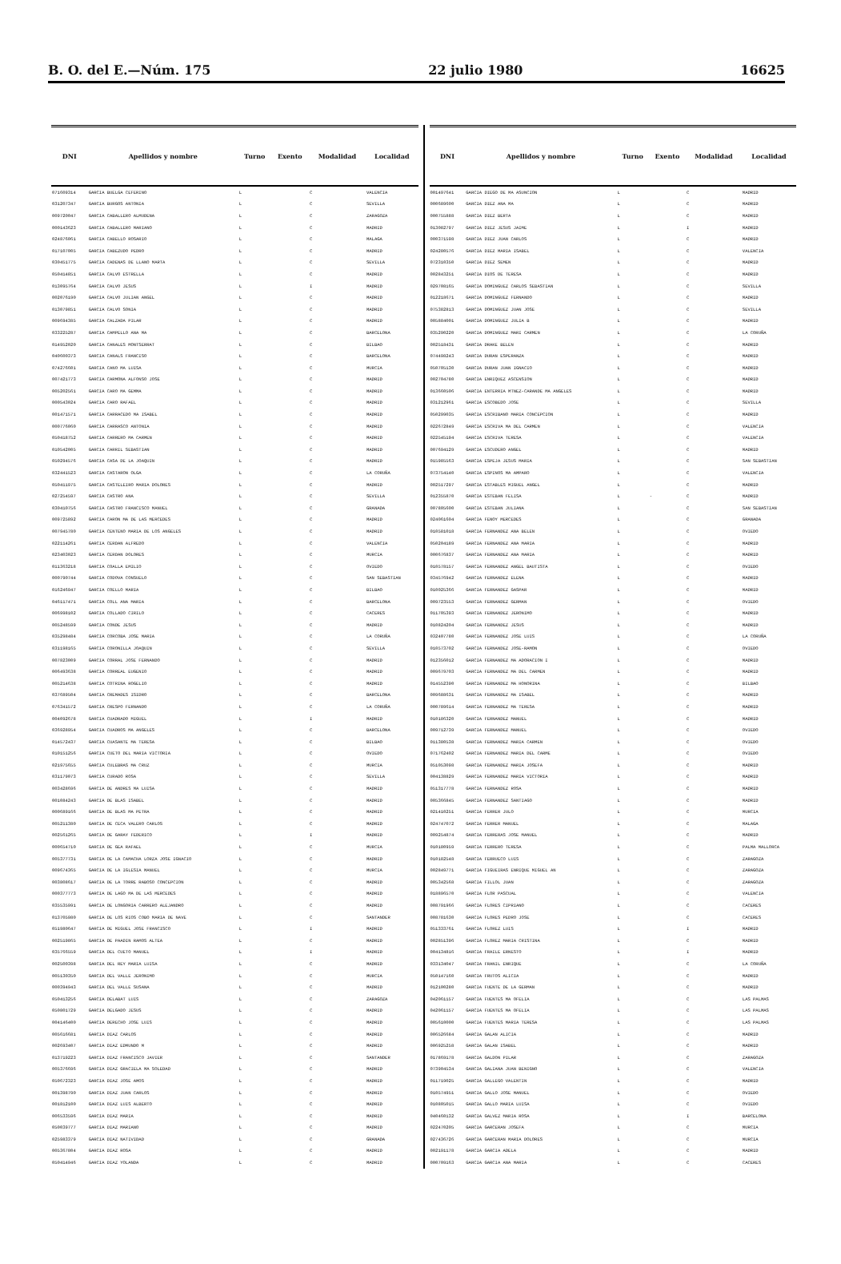B. O. del E.—Núm. 175 22 julio 1980 16625
| DNI | Apellidos y nombre | Turno | Exento | Modalidad | Localidad |
| --- | --- | --- | --- | --- | --- |
| 071609314 | GARCIA BUELGA CEFERINO | L | | C | VALENCIA |
| 031207347 | GARCIA BURGOS ANTONIA | L | | C | SEVILLA |
| 009720047 | GARCIA CABALLERO ALMUDENA | L | | C | ZARAGOZA |
| 000143623 | GARCIA CABALLERO MARIANO | L | | C | MADRID |
| 024876061 | GARCIA CABELLO ROSARIO | L | | C | MALAGA |
| 017107005 | GARCIA CABEZUDO PEDRO | L | | C | MADRID |
| 030451775 | GARCIA CADENAS DE LLANO MARTA | L | | C | SEVILLA |
| 050414851 | GARCIA CALVO ESTRELLA | L | | C | MADRID |
| 013095764 | GARCIA CALVO JESUS | L | | I | MADRID |
| 002076190 | GARCIA CALVO JULIAN ANGEL | L | | C | MADRID |
| 013079851 | GARCIA CALVO SONIA | L | | C | MADRID |
| 009694385 | GARCIA CALZADA PILAR | L | | C | MADRID |
| 033225287 | GARCIA CAMPELLO ANA MA | L | | C | BARCELONA |
| 014952020 | GARCIA CANALES MONTSERRAT | L | | C | BILBAO |
| 040600373 | GARCIA CANALS FRANCISO | L | | C | BARCELONA |
| 074276601 | GARCIA CANO MA LUISA | L | | C | MURCIA |
| 007421773 | GARCIA CARMONA ALFONSO JOSE | L | | C | MADRID |
| 005202561 | GARCIA CARO MA GEMMA | L | | C | MADRID |
| 000543024 | GARCIA CARO RAFAEL | L | | C | MADRID |
| 001471571 | GARCIA CARRACEDO MA ISABEL | L | | C | MADRID |
| 000776060 | GARCIA CARRASCO ANTONIA | L | | C | MADRID |
| 050418752 | GARCIA CARRERO MA CARMEN | L | | C | MADRID |
| 010542005 | GARCIA CARRIL SEBASTIAN | L | | C | MADRID |
| 050294576 | GARCIA CASA DE LA JOAQUIN | L | | C | MADRID |
| 032441523 | GARCIA CASTARON OLGA | L | | C | LA CORUÑA |
| 050411975 | GARCIA CASTELEIRO MARIA DOLORES | L | | C | MADRID |
| 027254597 | GARCIA CASTRO ANA | L | | C | SEVILLA |
| 030410756 | GARCIA CASTRO FRANCISCO MANUEL | L | | C | GRANADA |
| 009725892 | GARCIA CARON MA DE LAS MERCEDES | L | | C | MADRID |
| 007945780 | GARCIA CENTENO MARIA DE LOS ANGELES | L | | C | MADRID |
| 022114261 | GARCIA CERDAN ALFREDO | L | | C | VALENCIA |
| 023403023 | GARCIA CERDAN DOLORES | L | | C | MURCIA |
| 011363218 | GARCIA COALLA EMILIO | L | | C | OVIEDO |
| 000790744 | GARCIA CODOVA CONSUELO | L | | C | SAN SEBASTIAN |
| 016246947 | GARCIA COELLO MARIA | L | | C | BILBAO |
| 046117471 | GARCIA COLL ANA MARIA | L | | C | BARCELONA |
| 006998102 | GARCIA COLLADO CIRILO | L | | C | CACERES |
| 005248599 | GARCIA CONDE JESUS | L | | C | MADRID |
| 035298484 | GARCIA CORCOBA JOSE MARIA | L | | C | LA CORUÑA |
| 031198165 | GARCIA CORONILLA JOAQUIN | L | | C | SEVILLA |
| 007823009 | GARCIA CORRAL JOSE FERNANDO | L | | C | MADRID |
| 006493638 | GARCIA CORREAL EUGENIO | L | | C | MADRID |
| 005214638 | GARCIA COTRINA ROGELIO | L | | C | MADRID |
| 037689504 | GARCIA CREMADES ISIDRO | L | | C | BARCELONA |
| 076341572 | GARCIA CRESPO FERNANDO | L | | C | LA CORUÑA |
| 004092678 | GARCIA CUADRADO MIGUEL | L | | I | MADRID |
| 036928954 | GARCIA CUADROS MA ANGELES | L | | C | BARCELONA |
| 014572437 | GARCIA CUASANTE MA TERESA | L | | C | BILBAO |
| 010151256 | GARCIA CUETO DEL MARIA VICTORIA | L | | C | OVIEDO |
| 021975655 | GARCIA CULEBRAS MA CRUZ | L | | C | MURCIA |
| 031179073 | GARCIA CURADO ROSA | L | | C | SEVILLA |
| 003428696 | GARCIA DE ANDRES MA LUISA | L | | C | MADRID |
| 001084243 | GARCIA DE BLAS ISABEL | L | | C | MADRID |
| 000689166 | GARCIA DE BLAS MA PETRA | L | | C | MADRID |
| 005211380 | GARCIA DE CECA VALERO CARLOS | L | | C | MADRID |
| 002561265 | GARCIA DE GARAY FEDERICO | L | | I | MADRID |
| 000654710 | GARCIA DE GEA RAFAEL | L | | C | MURCIA |
| 005377731 | GARCIA DE LA CAMACHA LORZA JOSE IGNACIO | L | | C | MADRID |
| 009674365 | GARCIA DE LA IGLESIA MANUEL | L | | C | MURCIA |
| 003808617 | GARCIA DE LA TORRE RABOSO CONCEPCION | L | | C | MADRID |
| 000377773 | GARCIA DE LAGO MA DE LAS MERCEDES | L | | C | MADRID |
| 035535991 | GARCIA DE LONGORIA CARRERO ALEJANDRO | L | | C | MADRID |
| 013705980 | GARCIA DE LOS RIOS COBO MARIA DE NAVE | L | | C | SANTANDER |
| 051980647 | GARCIA DE MIGUEL JOSE FRANCISCO | L | | I | MADRID |
| 002519865 | GARCIA DE PAADIN RAMOS ALTEA | L | | C | MADRID |
| 035766559 | GARCIA DEL CUETO MANUEL | L | | I | MADRID |
| 002500398 | GARCIA DEL REY MARIA LUISA | L | | C | MADRID |
| 005130350 | GARCIA DEL VALLE JERONIMO | L | | C | MURCIA |
| 000394943 | GARCIA DEL VALLE SUSANA | L | | C | MADRID |
| 050413256 | GARCIA DELABAT LUIS | L | | C | ZARAGOZA |
| 050801729 | GARCIA DELGADO JESUS | L | | C | MADRID |
| 004146400 | GARCIA DERECHO JOSE LUIS | L | | C | MADRID |
| 005616681 | GARCIA DIAZ CARLOS | L | | C | MADRID |
| 002693407 | GARCIA DIAZ EDMUNDO M | L | | C | MADRID |
| 013719223 | GARCIA DIAZ FRANCISCO JAVIER | L | | C | SANTANDER |
| 005376696 | GARCIA DIAZ GRACIELA MA SOLEDAD | L | | C | MADRID |
| 050672323 | GARCIA DIAZ JOSE AMOS | L | | C | MADRID |
| 001398790 | GARCIA DIAZ JUAN CARLOS | L | | C | MADRID |
| 001812100 | GARCIA DIAZ LUIS ALBERTO | L | | C | MADRID |
| 006533596 | GARCIA DIAZ MARIA | L | | C | MADRID |
| 050039777 | GARCIA DIAZ MARIANO | L | | C | MADRID |
| 025983379 | GARCIA DIAZ NATIVIDAD | L | | C | GRANADA |
| 005367804 | GARCIA DIAZ ROSA | L | | C | MADRID |
| 050414946 | GARCIA DIAZ YOLANDA | L | | C | MADRID |
| DNI | Apellidos y nombre | Turno | Exento | Modalidad | Localidad |
| --- | --- | --- | --- | --- | --- |
| 001497641 | GARCIA DIEGO DE MA ASUNCION | L | | C | MADRID |
| 000689600 | GARCIA DIEZ ANA MA | L | | C | MADRID |
| 000755888 | GARCIA DIEZ BERTA | L | | C | MADRID |
| 013082797 | GARCIA DIEZ JESUS JAIME | L | | I | MADRID |
| 000371598 | GARCIA DIEZ JUAN CARLOS | L | | C | MADRID |
| 024280576 | GARCIA DIEZ MARIA ISABEL | L | | C | VALENCIA |
| 072310350 | GARCIA DIEZ SEMEN | L | | C | MADRID |
| 002843251 | GARCIA DIOS DE TERESA | L | | C | MADRID |
| 029708165 | GARCIA DOMINGUEZ CARLOS SEBASTIAN | L | | C | SEVILLA |
| 012218671 | GARCIA DOMINGUEZ FERNANDO | L | | C | MADRID |
| 075382813 | GARCIA DOMINGUEZ JUAN JOSE | L | | C | SEVILLA |
| 005884001 | GARCIA DOMINGUEZ JULIA B | L | | C | MADRID |
| 035290220 | GARCIA DOMINGUEZ MARI CARMEN | L | | C | LA CORUÑA |
| 002518431 | GARCIA DRAKE BELEN | L | | C | MADRID |
| 074498243 | GARCIA DURAN ESPERANZA | L | | C | MADRID |
| 050705130 | GARCIA DURAN JUAN IGNACIO | L | | C | MADRID |
| 002704780 | GARCIA ENRIQUEZ ASCENSION | L | | C | MADRID |
| 013660506 | GARCIA ENTERRIA MTNEZ-CARANDE MA ANGELES | L | | C | MADRID |
| 031212961 | GARCIA ESCOBEDO JOSE | L | | C | SEVILLA |
| 050299035 | GARCIA ESCRIBANO MARIA CONCEPCION | L | | C | MADRID |
| 022672849 | GARCIA ESCRIVA MA DEL CARMEN | L | | C | VALENCIA |
| 022545194 | GARCIA ESCRIVA TERESA | L | | C | VALENCIA |
| 007694129 | GARCIA ESCUDERO ANGEL | L | | C | MADRID |
| 015985563 | GARCIA ESPEJA JESUS MARIA | L | | C | SAN SEBASTIAN |
| 073754140 | GARCIA ESPINOS MA AMPARO | L | | C | VALENCIA |
| 002517297 | GARCIA ESTABLES MIGUEL ANGEL | L | | C | MADRID |
| 012355870 | GARCIA ESTEBAN FELISA | L | - | C | MADRID |
| 007805600 | GARCIA ESTEBAN JULIANA | L | | C | SAN SEBASTIAN |
| 024061604 | GARCIA FENOY MERCEDES | L | | C | GRANADA |
| 010581018 | GARCIA FERNANDEZ ANA BELEN | L | | C | OVIEDO |
| 050204189 | GARCIA FERNANDEZ ANA MARIA | L | | C | MADRID |
| 000676837 | GARCIA FERNANDEZ ANA MARIA | L | | C | MADRID |
| 010578157 | GARCIA FERNANDEZ ANGEL BAUTISTA | L | | C | OVIEDO |
| 034576942 | GARCIA FERNANDEZ ELENA | L | | C | MADRID |
| 010025366 | GARCIA FERNANDEZ GASPAR | L | | C | MADRID |
| 009723553 | GARCIA FERNANDEZ GERMAN | L | | C | OVIEDO |
| 011705393 | GARCIA FERNANDEZ JERONIMO | L | | C | MADRID |
| 010824204 | GARCIA FERNANDEZ JESUS | L | | C | MADRID |
| 032407780 | GARCIA FERNANDEZ JOSE LUIS | L | | C | LA CORUÑA |
| 010573702 | GARCIA FERNANDEZ JOSE-RAMON | L | | C | OVIEDO |
| 012356012 | GARCIA FERNANDEZ MA ADORACION I | L | | C | MADRID |
| 009679703 | GARCIA FERNANDEZ MA DEL CARMEN | L | | C | MADRID |
| 014552390 | GARCIA FERNANDEZ MA HONORINA | L | | C | BILBAO |
| 009688631 | GARCIA FERNANDEZ MA ISABEL | L | | C | MADRID |
| 000789614 | GARCIA FERNANDEZ MA TERESA | L | | C | MADRID |
| 010186320 | GARCIA FERNANDEZ MANUEL | L | | C | MADRID |
| 009712739 | GARCIA FERNANDEZ MANUEL | L | | C | OVIEDO |
| 011380538 | GARCIA FERNANDEZ MARIA CARMEN | L | | C | OVIEDO |
| 071762402 | GARCIA FERNANDEZ MARIA DEL CARME | L | | C | OVIEDO |
| 051053098 | GARCIA FERNANDEZ MARIA JOSEFA | L | | C | MADRID |
| 004138829 | GARCIA FERNANDEZ MARIA VICTORIA | L | | C | MADRID |
| 051317778 | GARCIA FERNANDEZ ROSA | L | | C | MADRID |
| 005366845 | GARCIA FERNANDEZ SANTIAGO | L | | C | MADRID |
| 021410251 | GARCIA FERRER JULO | L | | C | MURCIA |
| 024747072 | GARCIA FERRER MANUEL | L | | C | MALAGA |
| 009254874 | GARCIA FERRERAS JOSE MANUEL | L | | C | MADRID |
| 010180959 | GARCIA FERRERO TERESA | L | | C | PALMA MALLORCA |
| 010182548 | GARCIA FERRUECO LUIS | L | | C | ZARAGOZA |
| 002849771 | GARCIA FIGUEIRAS ENRIQUE MIGUEL AN | L | | C | ZARAGOZA |
| 005342568 | GARCIA FILLOL JUAN | L | | C | ZARAGOZA |
| 018896570 | GARCIA FLOR PASCUAL | L | | C | VALENCIA |
| 008791966 | GARCIA FLORES CIPRIANO | L | | C | CACERES |
| 008781630 | GARCIA FLORES PEDRO JOSE | L | | C | CACERES |
| 051333761 | GARCIA FLOREZ LUIS | L | | I | MADRID |
| 002851396 | GARCIA FLOREZ MARIA CRISTINA | L | | C | MADRID |
| 004134816 | GARCIA FRAILE ERNESTO | L | | I | MADRID |
| 033134047 | GARCIA FRANIL ENRIQUE | L | | C | LA CORUÑA |
| 050147160 | GARCIA FRUTOS ALICIA | L | | C | MADRID |
| 012100280 | GARCIA FUENTE DE LA GERMAN | L | | C | MADRID |
| 042061157 | GARCIA FUENTES MA OFELIA | L | | C | LAS PALMAS |
| 042061157 | GARCIA FUENTES MA OFELIA | L | | C | LAS PALMAS |
| 005610000 | GARCIA FUENTES MARIA TERESA | L | | C | LAS PALMAS |
| 006526684 | GARCIA GALAN ALICIA | L | | C | MADRID |
| 006925258 | GARCIA GALAN ISABEL | L | | C | MADRID |
| 017869178 | GARCIA GALDON PILAR | L | | C | ZARAGOZA |
| 073904534 | GARCIA GALIANA JUAN BENIGNO | L | | C | VALENCIA |
| 011719025 | GARCIA GALLEGO VALENTIN | L | | C | MADRID |
| 010574951 | GARCIA GALLO JOSE MANUEL | L | | C | OVIEDO |
| 010805015 | GARCIA GALLO MARIA LUISA | L | | C | OVIEDO |
| 040460132 | GARCIA GALVEZ MARIA ROSA | L | | I | BARCELONA |
| 022470205 | GARCIA GARCERAN JOSEFA | L | | C | MURCIA |
| 027436726 | GARCIA GARCERAN MARIA DOLORES | L | | C | MURCIA |
| 002191178 | GARCIA GARCIA ADELA | L | | C | MADRID |
| 000709163 | GARCIA GARCIA ANA MARIA | L | | C | CACERES |